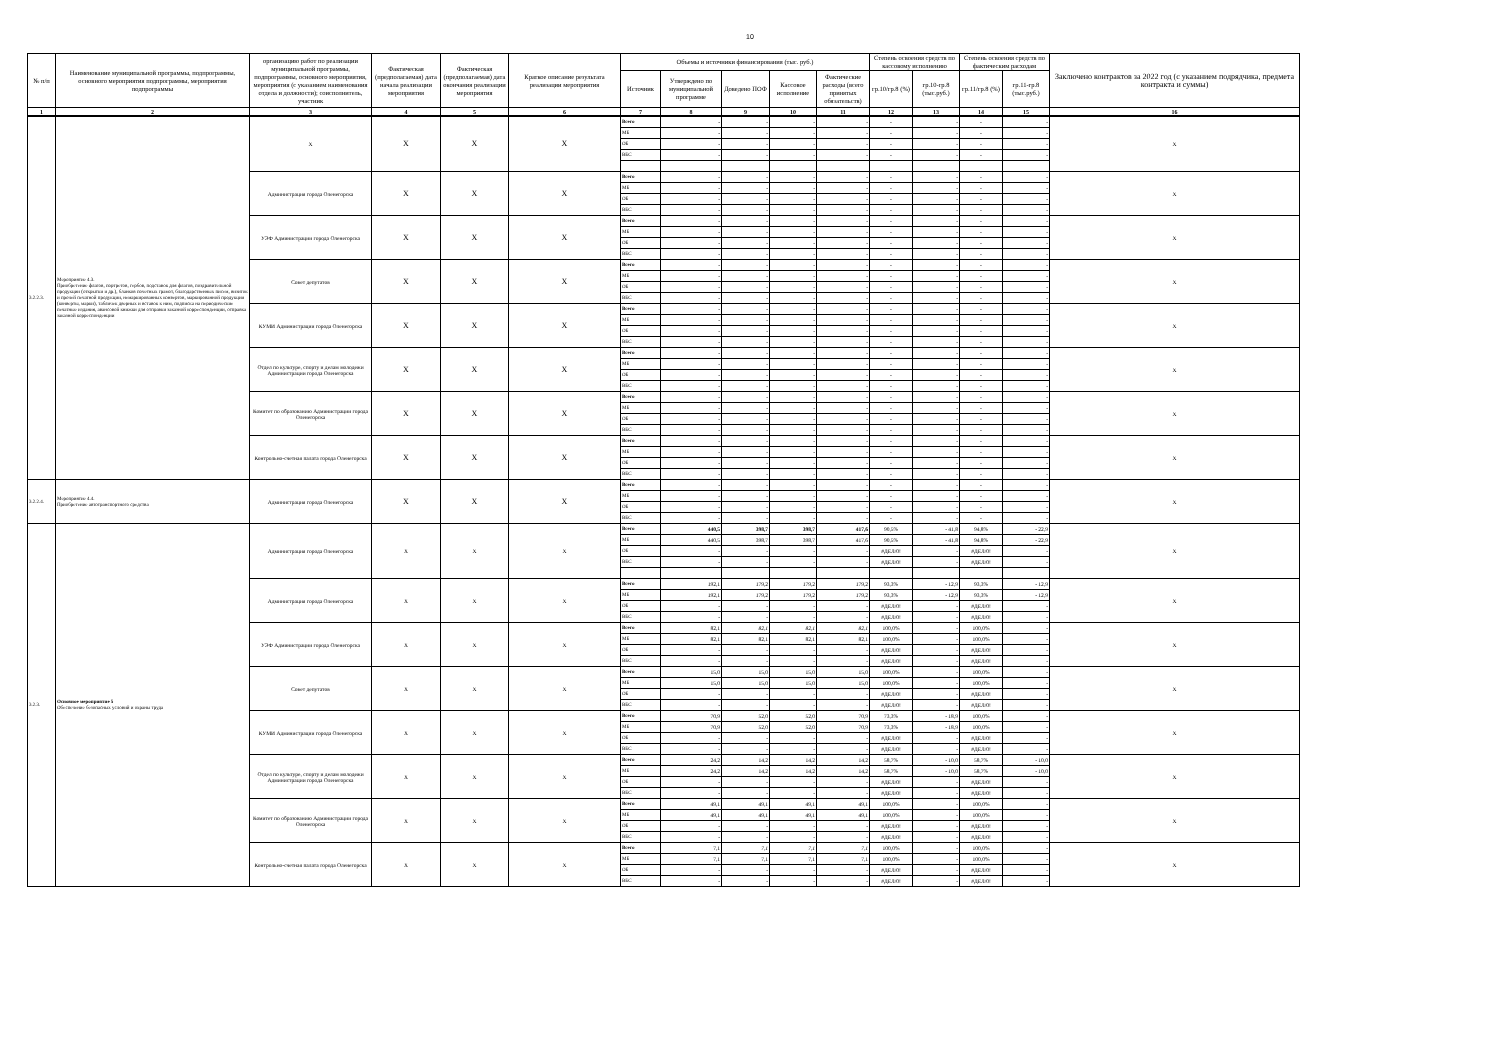10
| № п/п | Наименование муниципальной программы, подпрограммы, основного мероприятия подпрограммы, мероприятия подпрограммы | организацию работ по реализации муниципальной программы, подпрограммы, основного мероприятия, мероприятия (с указанием наименования отдела и должности); соисполнитель, участник | Фактическая (предполагаемая) дата начала реализации мероприятия | Фактическая (предполагаемая) дата окончания реализации мероприятия | Краткое описание результата реализации мероприятия | Объемы и источники финансирования (тыс. руб.) | | | | | Степень освоения средств по кассовому исполнению | | Степень освоения средств по фактическим расходам | | Заключено контрактов за 2022 год (с указанием подрядчика, предмета контракта и суммы) |
| --- | --- | --- | --- | --- | --- | --- | --- | --- | --- | --- | --- | --- | --- | --- | --- |
| | | | | | | Источник | Утверждено по муниципальной программе | Доведено ПОФ | Кассовое исполнение | Фактические расходы (всего принятых обязательств) | гр.10/гр.8 (%) | гр.10-гр.8 (тыс.руб.) | гр.11/гр.8 (%) | гр.11-гр.8 (тыс.руб.) | |
| 1 | 2 | 3 | 4 | 5 | 6 | 7 | 8 | 9 | 10 | 11 | 12 | 13 | 14 | 15 | 16 |
| 3.2.2.3. | Мероприятие 4.3. Приобретение флагов, портретов, гербов, подставок для флагов, поздравительной продукции (открытки и др.), бланков почетных грамот, благодарственных писем, визиток и прочей печатной продукции, немаркированных конвертов, маркированной продукции (конверты, марки), табличек дверных и вставок к ним, подписка на периодические печатные издания, авансовой книжки для отправки заказной корреспонденции, отправка заказной корреспонденции | Х | Х | Х | Х | Всего | - | - | - | - | - | - | - | - | Х |
| | | | | | | МБ | - | - | - | - | - | - | - | - | |
| | | | | | | ОБ | - | - | - | - | - | - | - | - | |
| | | | | | | ВБС | - | - | - | - | - | - | - | - | |
| | | Администрация города Оленегорска | Х | Х | Х | Всего | - | - | - | - | - | - | - | - | Х |
| | | | | | | МБ | - | - | - | - | - | - | - | - | |
| | | | | | | ОБ | - | - | - | - | - | - | - | - | |
| | | | | | | ВБС | - | - | - | - | - | - | - | - | |
| | | УЭФ Администрации города Оленегорска | Х | Х | Х | Всего | - | - | - | - | - | - | - | - | Х |
| | | | | | | МБ | - | - | - | - | - | - | - | - | |
| | | | | | | ОБ | - | - | - | - | - | - | - | - | |
| | | | | | | ВБС | - | - | - | - | - | - | - | - | |
| | | Совет депутатов | Х | Х | Х | Всего | - | - | - | - | - | - | - | - | Х |
| | | | | | | МБ | - | - | - | - | - | - | - | - | |
| | | | | | | ОБ | - | - | - | - | - | - | - | - | |
| | | | | | | ВБС | - | - | - | - | - | - | - | - | |
| | | КУМИ Администрации города Оленегорска | Х | Х | Х | Всего | - | - | - | - | - | - | - | - | Х |
| | | | | | | МБ | - | - | - | - | - | - | - | - | |
| | | | | | | ОБ | - | - | - | - | - | - | - | - | |
| | | | | | | ВБС | - | - | - | - | - | - | - | - | |
| | | Отдел по культуре, спорту и делам молодежи Администрации города Оленегорска | Х | Х | Х | Всего | - | - | - | - | - | - | - | - | Х |
| | | | | | | МБ | - | - | - | - | - | - | - | - | |
| | | | | | | ОБ | - | - | - | - | - | - | - | - | |
| | | | | | | ВБС | - | - | - | - | - | - | - | - | |
| | | Комитет по образованию Администрации города Оленегорска | Х | Х | Х | Всего | - | - | - | - | - | - | - | - | Х |
| | | | | | | МБ | - | - | - | - | - | - | - | - | |
| | | | | | | ОБ | - | - | - | - | - | - | - | - | |
| | | | | | | ВБС | - | - | - | - | - | - | - | - | |
| | | Контрольно-счетная палата города Оленегорска | Х | Х | Х | Всего | - | - | - | - | - | - | - | - | Х |
| | | | | | | МБ | - | - | - | - | - | - | - | - | |
| | | | | | | ОБ | - | - | - | - | - | - | - | - | |
| | | | | | | ВБС | - | - | - | - | - | - | - | - | |
| 3.2.2.4. | Мероприятие 4.4. Приобретение автотранспортного средства | Администрация города Оленегорска | Х | Х | Х | Всего | - | - | - | - | - | - | - | - | Х |
| | | | | | | МБ | - | - | - | - | - | - | - | - | |
| | | | | | | ОБ | - | - | - | - | - | - | - | - | |
| | | | | | | ВБС | - | - | - | - | - | - | - | - | |
| 3.2.3. | Основное мероприятие 5 Обеспечение безопасных условий и охраны труда | Администрация города Оленегорска | Х | Х | Х | Всего | 440,5 | 398,7 | 398,7 | 417,6 | 90,5% | - 41,8 | 94,8% | - 22,9 | Х |
| | | | | | | МБ | 440,5 | 398,7 | 398,7 | 417,6 | 90,5% | - 41,8 | 94,8% | - 22,9 | |
| | | | | | | ОБ | - | - | - | - | #ДЕЛ/0! | - | #ДЕЛ/0! | - | |
| | | | | | | ВБС | - | - | - | - | #ДЕЛ/0! | - | #ДЕЛ/0! | - | |
| | | Администрация города Оленегорска | Х | Х | Х | Всего | 192,1 | 179,2 | 179,2 | 179,2 | 93,3% | - 12,9 | 93,3% | - 12,9 | Х |
| | | | | | | МБ | 192,1 | 179,2 | 179,2 | 179,2 | 93,3% | - 12,9 | 93,3% | - 12,9 | |
| | | | | | | ОБ | - | - | - | - | #ДЕЛ/0! | - | #ДЕЛ/0! | - | |
| | | | | | | ВБС | - | - | - | - | #ДЕЛ/0! | - | #ДЕЛ/0! | - | |
| | | УЭФ Администрации города Оленегорска | Х | Х | Х | Всего | 82,1 | 82,1 | 82,1 | 82,1 | 100,0% | - | 100,0% | - | Х |
| | | | | | | МБ | 82,1 | 82,1 | 82,1 | 82,1 | 100,0% | - | 100,0% | - | |
| | | | | | | ОБ | - | - | - | - | #ДЕЛ/0! | - | #ДЕЛ/0! | - | |
| | | | | | | ВБС | - | - | - | - | #ДЕЛ/0! | - | #ДЕЛ/0! | - | |
| | | Совет депутатов | Х | Х | Х | Всего | 15,0 | 15,0 | 15,0 | 15,0 | 100,0% | - | 100,0% | - | Х |
| | | | | | | МБ | 15,0 | 15,0 | 15,0 | 15,0 | 100,0% | - | 100,0% | - | |
| | | | | | | ОБ | - | - | - | - | #ДЕЛ/0! | - | #ДЕЛ/0! | - | |
| | | | | | | ВБС | - | - | - | - | #ДЕЛ/0! | - | #ДЕЛ/0! | - | |
| | | КУМИ Администрации города Оленегорска | Х | Х | Х | Всего | 70,9 | 52,0 | 52,0 | 70,9 | 73,3% | - 18,9 | 100,0% | - | Х |
| | | | | | | МБ | 70,9 | 52,0 | 52,0 | 70,9 | 73,3% | - 18,9 | 100,0% | - | |
| | | | | | | ОБ | - | - | - | - | #ДЕЛ/0! | - | #ДЕЛ/0! | - | |
| | | | | | | ВБС | - | - | - | - | #ДЕЛ/0! | - | #ДЕЛ/0! | - | |
| | | Отдел по культуре, спорту и делам молодежи Администрации города Оленегорска | Х | Х | Х | Всего | 24,2 | 14,2 | 14,2 | 14,2 | 58,7% | - 10,0 | 58,7% | - 10,0 | Х |
| | | | | | | МБ | 24,2 | 14,2 | 14,2 | 14,2 | 58,7% | - 10,0 | 58,7% | - 10,0 | |
| | | | | | | ОБ | - | - | - | - | #ДЕЛ/0! | - | #ДЕЛ/0! | - | |
| | | | | | | ВБС | - | - | - | - | #ДЕЛ/0! | - | #ДЕЛ/0! | - | |
| | | Комитет по образованию Администрации города Оленегорска | Х | Х | Х | Всего | 49,1 | 49,1 | 49,1 | 49,1 | 100,0% | - | 100,0% | - | Х |
| | | | | | | МБ | 49,1 | 49,1 | 49,1 | 49,1 | 100,0% | - | 100,0% | - | |
| | | | | | | ОБ | - | - | - | - | #ДЕЛ/0! | - | #ДЕЛ/0! | - | |
| | | | | | | ВБС | - | - | - | - | #ДЕЛ/0! | - | #ДЕЛ/0! | - | |
| | | Контрольно-счетная палата города Оленегорска | Х | Х | Х | Всего | 7,1 | 7,1 | 7,1 | 7,1 | 100,0% | - | 100,0% | - | Х |
| | | | | | | МБ | 7,1 | 7,1 | 7,1 | 7,1 | 100,0% | - | 100,0% | - | |
| | | | | | | ОБ | - | - | - | - | #ДЕЛ/0! | - | #ДЕЛ/0! | - | |
| | | | | | | ВБС | - | - | - | - | #ДЕЛ/0! | - | #ДЕЛ/0! | - | |